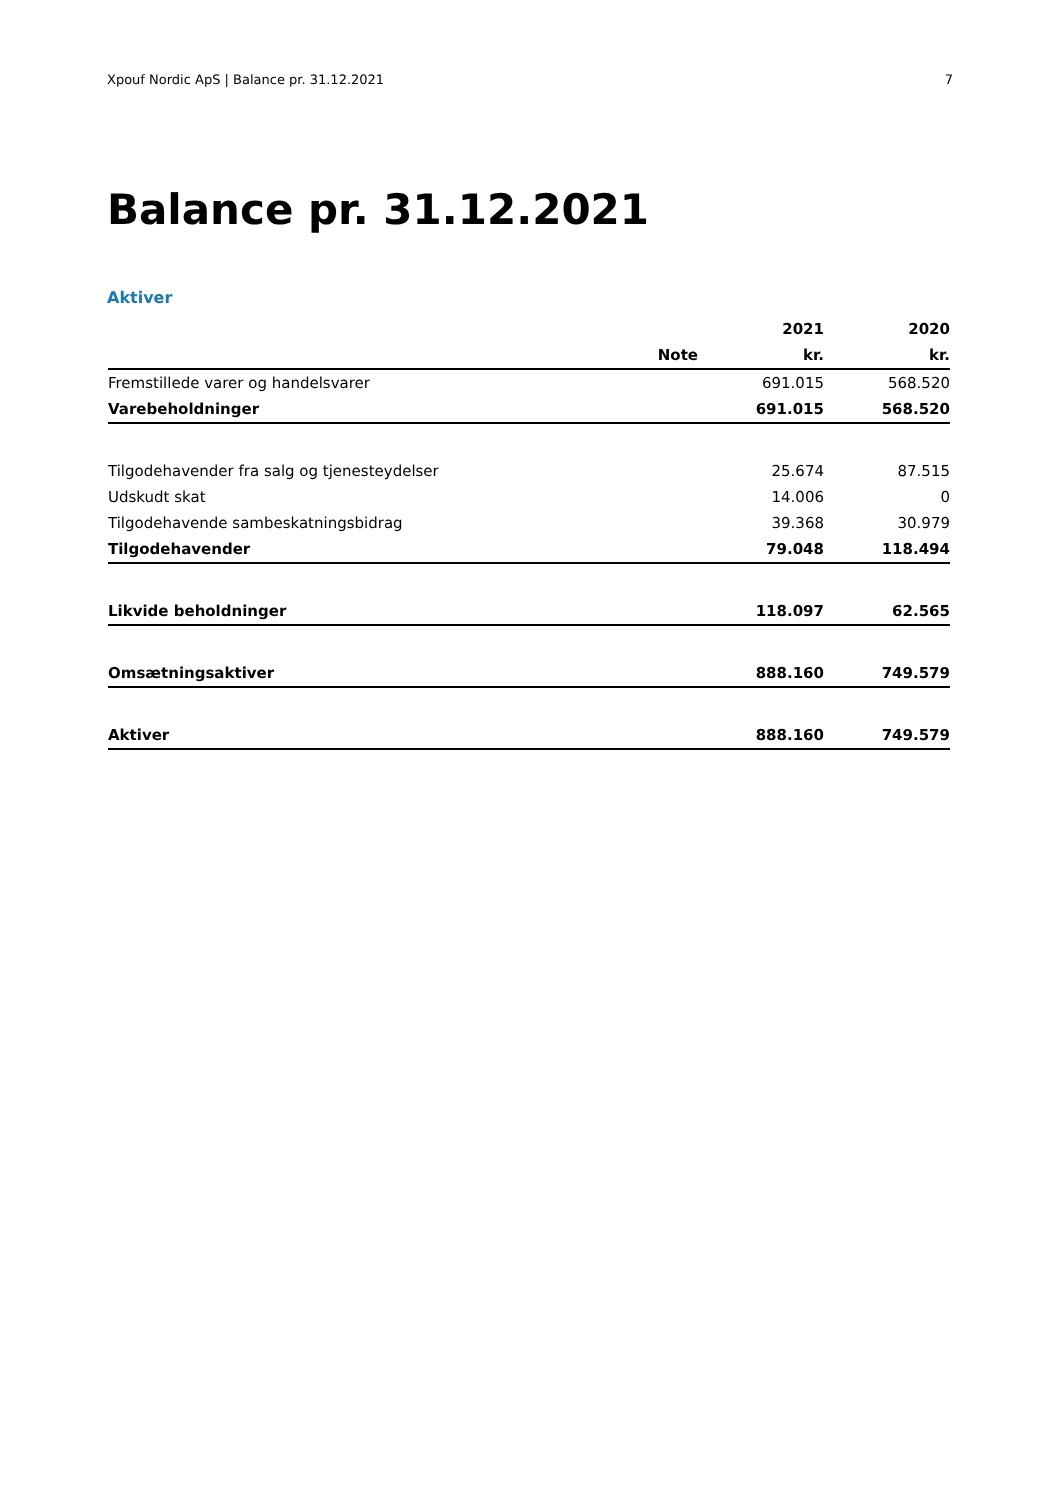Xpouf Nordic ApS | Balance pr. 31.12.2021 7
Balance pr. 31.12.2021
Aktiver
| | | 2021 | 2020 |
| --- | --- | --- | --- |
| | Note | kr. | kr. |
| Fremstillede varer og handelsvarer | | 691.015 | 568.520 |
| Varebeholdninger | | 691.015 | 568.520 |
| Tilgodehavender fra salg og tjenesteydelser | | 25.674 | 87.515 |
| Udskudt skat | | 14.006 | 0 |
| Tilgodehavende sambeskatningsbidrag | | 39.368 | 30.979 |
| Tilgodehavender | | 79.048 | 118.494 |
| Likvide beholdninger | | 118.097 | 62.565 |
| Omsætningsaktiver | | 888.160 | 749.579 |
| Aktiver | | 888.160 | 749.579 |